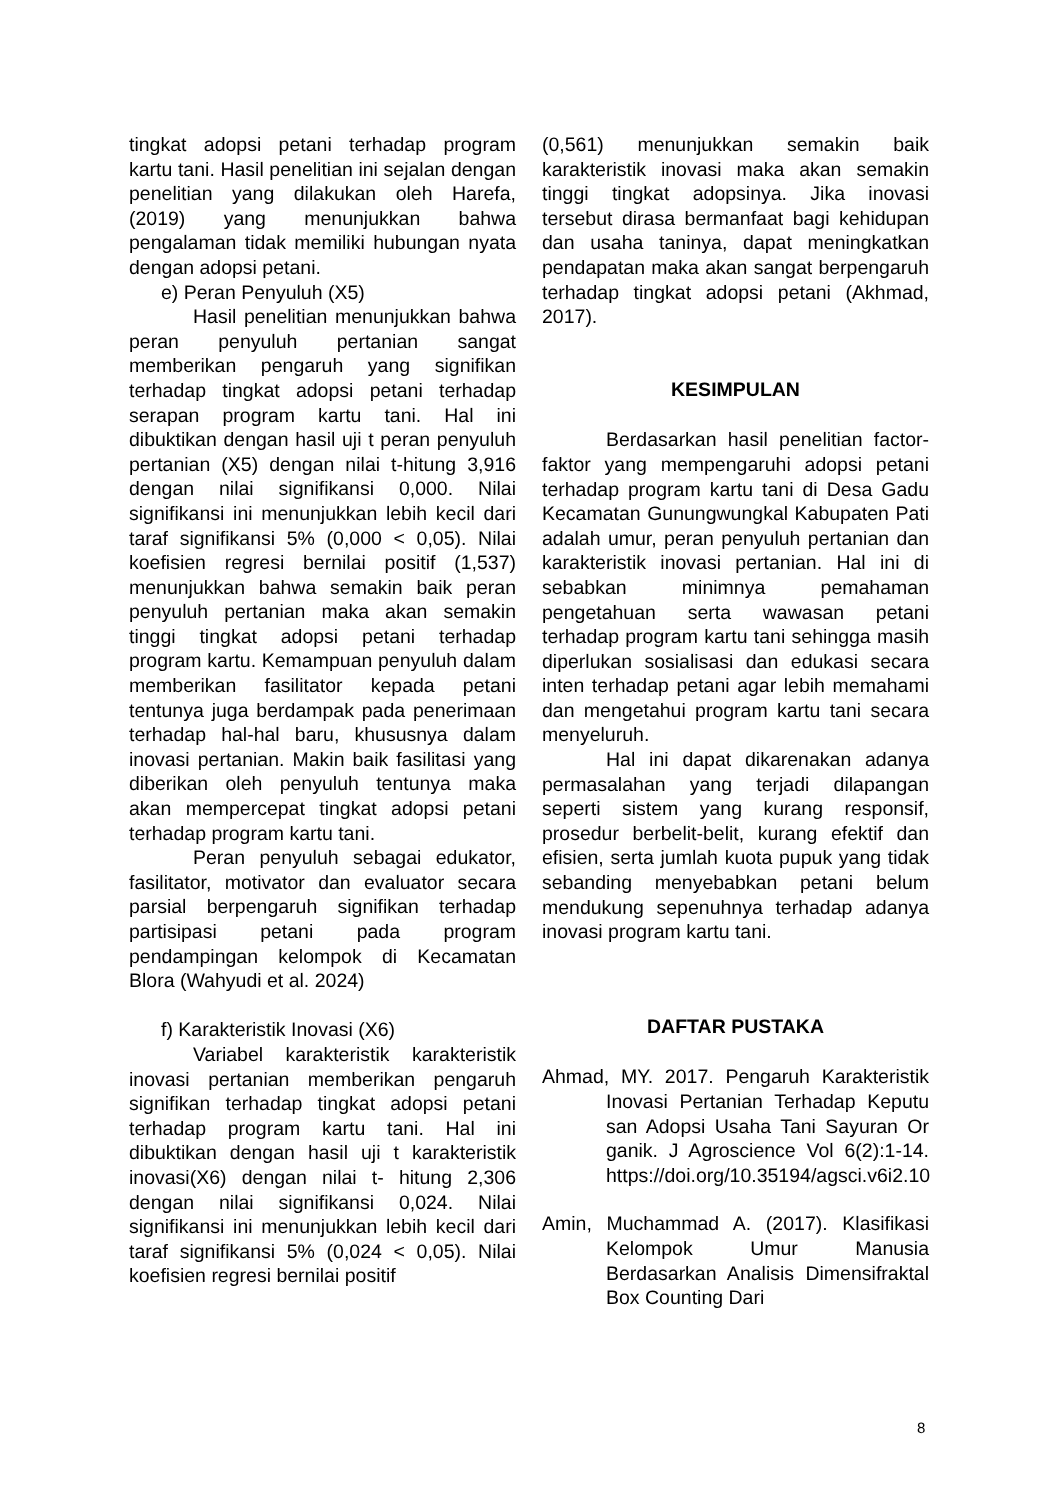tingkat adopsi petani terhadap program kartu tani. Hasil penelitian ini sejalan dengan penelitian yang dilakukan oleh Harefa, (2019) yang menunjukkan bahwa pengalaman tidak memiliki hubungan nyata dengan adopsi petani.
e) Peran Penyuluh (X5)
Hasil penelitian menunjukkan bahwa peran penyuluh pertanian sangat memberikan pengaruh yang signifikan terhadap tingkat adopsi petani terhadap serapan program kartu tani. Hal ini dibuktikan dengan hasil uji t peran penyuluh pertanian (X5) dengan nilai t-hitung 3,916 dengan nilai signifikansi 0,000. Nilai signifikansi ini menunjukkan lebih kecil dari taraf signifikansi 5% (0,000 < 0,05). Nilai koefisien regresi bernilai positif (1,537) menunjukkan bahwa semakin baik peran penyuluh pertanian maka akan semakin tinggi tingkat adopsi petani terhadap program kartu. Kemampuan penyuluh dalam memberikan fasilitator kepada petani tentunya juga berdampak pada penerimaan terhadap hal-hal baru, khususnya dalam inovasi pertanian. Makin baik fasilitasi yang diberikan oleh penyuluh tentunya maka akan mempercepat tingkat adopsi petani terhadap program kartu tani.
Peran penyuluh sebagai edukator, fasilitator, motivator dan evaluator secara parsial berpengaruh signifikan terhadap partisipasi petani pada program pendampingan kelompok di Kecamatan Blora (Wahyudi et al. 2024)
f) Karakteristik Inovasi (X6)
Variabel karakteristik karakteristik inovasi pertanian memberikan pengaruh signifikan terhadap tingkat adopsi petani terhadap program kartu tani. Hal ini dibuktikan dengan hasil uji t karakteristik inovasi(X6) dengan nilai t- hitung 2,306 dengan nilai signifikansi 0,024. Nilai signifikansi ini menunjukkan lebih kecil dari taraf signifikansi 5% (0,024 < 0,05). Nilai koefisien regresi bernilai positif
(0,561) menunjukkan semakin baik karakteristik inovasi maka akan semakin tinggi tingkat adopsinya. Jika inovasi tersebut dirasa bermanfaat bagi kehidupan dan usaha taninya, dapat meningkatkan pendapatan maka akan sangat berpengaruh terhadap tingkat adopsi petani (Akhmad, 2017).
KESIMPULAN
Berdasarkan hasil penelitian factor-faktor yang mempengaruhi adopsi petani terhadap program kartu tani di Desa Gadu Kecamatan Gunungwungkal Kabupaten Pati adalah umur, peran penyuluh pertanian dan karakteristik inovasi pertanian. Hal ini di sebabkan minimnya pemahaman pengetahuan serta wawasan petani terhadap program kartu tani sehingga masih diperlukan sosialisasi dan edukasi secara inten terhadap petani agar lebih memahami dan mengetahui program kartu tani secara menyeluruh.
Hal ini dapat dikarenakan adanya permasalahan yang terjadi dilapangan seperti sistem yang kurang responsif, prosedur berbelit-belit, kurang efektif dan efisien, serta jumlah kuota pupuk yang tidak sebanding menyebabkan petani belum mendukung sepenuhnya terhadap adanya inovasi program kartu tani.
DAFTAR PUSTAKA
Ahmad, MY. 2017. Pengaruh Karakteristik Inovasi Pertanian Terhadap Keputu san Adopsi Usaha Tani Sayuran Or ganik. J Agroscience Vol 6(2):1-14. https://doi.org/10.35194/agsci.v6i2.10
Amin, Muchammad A. (2017). Klasifikasi Kelompok Umur Manusia Berdasarkan Analisis Dimensifraktal Box Counting Dari
8